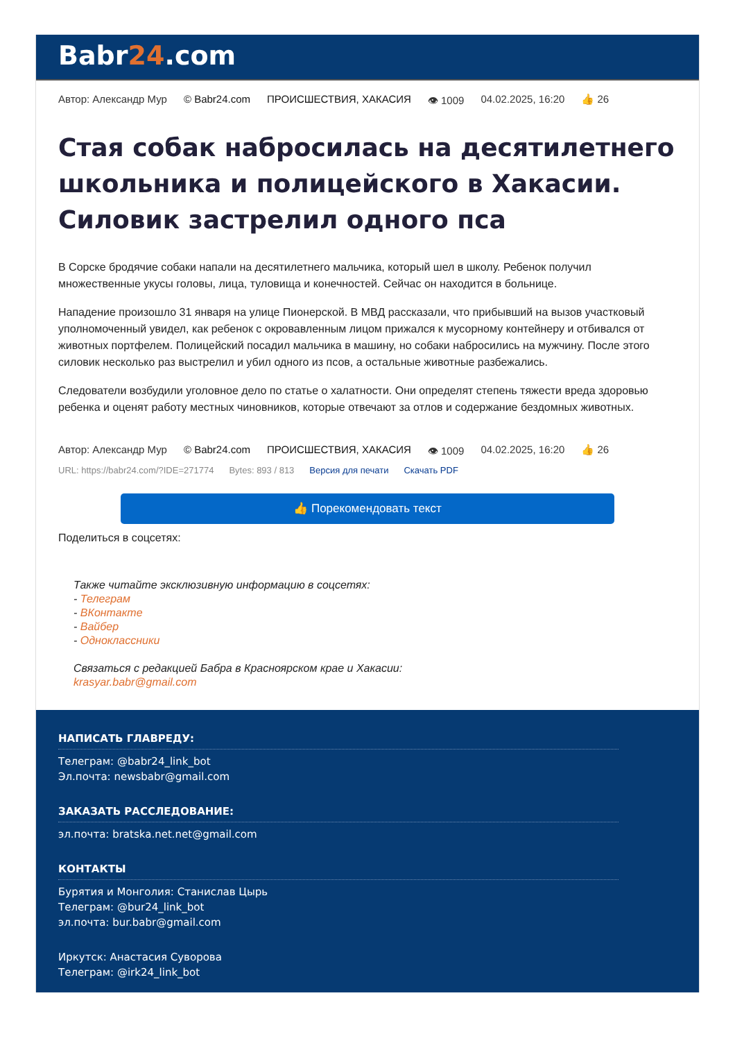Babr24.com
Автор: Александр Мур © Babr24.com ПРОИСШЕСТВИЯ, ХАКАСИЯ 👁 1009 04.02.2025, 16:20 👍 26
Стая собак набросилась на десятилетнего школьника и полицейского в Хакасии. Силовик застрелил одного пса
В Сорске бродячие собаки напали на десятилетнего мальчика, который шел в школу. Ребенок получил множественные укусы головы, лица, туловища и конечностей. Сейчас он находится в больнице.
Нападение произошло 31 января на улице Пионерской. В МВД рассказали, что прибывший на вызов участковый уполномоченный увидел, как ребенок с окровавленным лицом прижался к мусорному контейнеру и отбивался от животных портфелем. Полицейский посадил мальчика в машину, но собаки набросились на мужчину. После этого силовик несколько раз выстрелил и убил одного из псов, а остальные животные разбежались.
Следователи возбудили уголовное дело по статье о халатности. Они определят степень тяжести вреда здоровью ребенка и оценят работу местных чиновников, которые отвечают за отлов и содержание бездомных животных.
Автор: Александр Мур © Babr24.com ПРОИСШЕСТВИЯ, ХАКАСИЯ 👁 1009 04.02.2025, 16:20 👍 26
URL: https://babr24.com/?IDE=271774 Bytes: 893 / 813 Версия для печати Скачать PDF
👍 Порекомендовать текст
Поделиться в соцсетях:
Также читайте эксклюзивную информацию в соцсетях:
- Телеграм
- ВКонтакте
- Вайбер
- Одноклассники
Связаться с редакцией Бабра в Красноярском крае и Хакасии:
krasyar.babr@gmail.com
НАПИСАТЬ ГЛАВРЕДУ:
Телеграм: @babr24_link_bot
Эл.почта: newsbabr@gmail.com
ЗАКАЗАТЬ РАССЛЕДОВАНИЕ:
эл.почта: bratska.net.net@gmail.com
КОНТАКТЫ
Бурятия и Монголия: Станислав Цырь
Телеграм: @bur24_link_bot
эл.почта: bur.babr@gmail.com
Иркутск: Анастасия Суворова
Телеграм: @irk24_link_bot